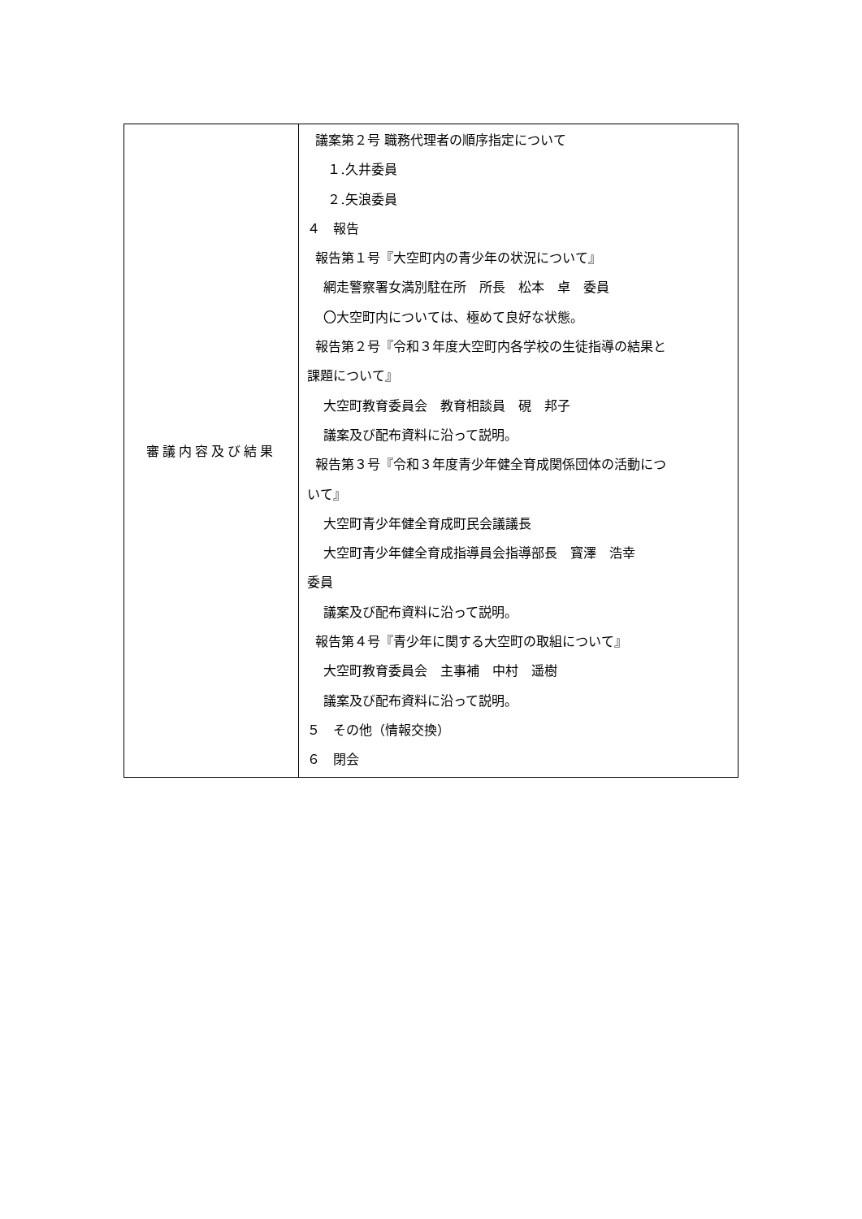| 審議内容及び結果 | 議案第２号 職務代理者の順序指定について １.久井委員 ２.矢浪委員 ４ 報告 報告第１号『大空町内の青少年の状況について』 網走警察署女満別駐在所 所長 松本 卓 委員 〇大空町内については、極めて良好な状態。 報告第２号『令和３年度大空町内各学校の生徒指導の結果と 課題について』 大空町教育委員会 教育相談員 硯 邦子 議案及び配布資料に沿って説明。 報告第３号『令和３年度青少年健全育成関係団体の活動につ いて』 大空町青少年健全育成町民会議議長 大空町青少年健全育成指導員会指導部長 寳澤 浩幸 委員 議案及び配布資料に沿って説明。 報告第４号『青少年に関する大空町の取組について』 大空町教育委員会 主事補 中村 遥樹 議案及び配布資料に沿って説明。 ５ その他（情報交換） ６ 閉会 |